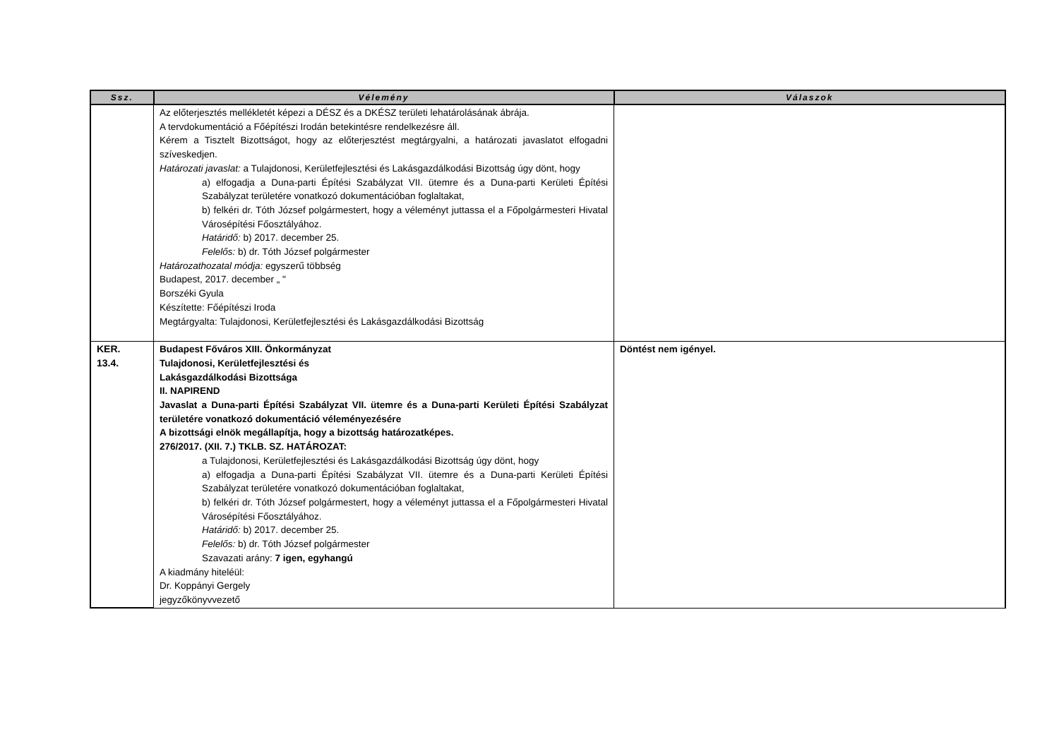| Ssz. | Vélemény | Válaszok |
| --- | --- | --- |
| | Az előterjesztés mellékletét képezi a DÉSZ és a DKÉSZ területi lehatárolásának ábrája. A tervdokumentáció a Főépítészi Irodán betekintésre rendelkezésre áll. Kérem a Tisztelt Bizottságot, hogy az előterjesztést megtárgyalni, a határozati javaslatot elfogadni szíveskedjen. Határozati javaslat: a Tulajdonosi, Kerületfejlesztési és Lakásgazdálkodási Bizottság úgy dönt, hogy a) elfogadja a Duna-parti Építési Szabályzat VII. ütemre és a Duna-parti Kerületi Építési Szabályzat területére vonatkozó dokumentációban foglaltakat, b) felkéri dr. Tóth József polgármestert, hogy a véleményt juttassa el a Főpolgármesteri Hivatal Városépítési Főosztályához. Határidő: b) 2017. december 25. Felelős: b) dr. Tóth József polgármester Határozathozatal módja: egyszerű többség Budapest, 2017. december „ " Borszéki Gyula Készítette: Főépítészi Iroda Megtárgyalta: Tulajdonosi, Kerületfejlesztési és Lakásgazdálkodási Bizottság | |
| KER. 13.4. | Budapest Főváros XIII. Önkormányzat Tulajdonosi, Kerületfejlesztési és Lakásgazdálkodási Bizottsága II. NAPIREND Javaslat a Duna-parti Építési Szabályzat VII. ütemre és a Duna-parti Kerületi Építési Szabályzat területére vonatkozó dokumentáció véleményezésére A bizottsági elnök megállapítja, hogy a bizottság határozatképes. 276/2017. (XII. 7.) TKLB. SZ. HATÁROZAT: a Tulajdonosi, Kerületfejlesztési és Lakásgazdálkodási Bizottság úgy dönt, hogy a) elfogadja a Duna-parti Építési Szabályzat VII. ütemre és a Duna-parti Kerületi Építési Szabályzat területére vonatkozó dokumentációban foglaltakat, b) felkéri dr. Tóth József polgármestert, hogy a véleményt juttassa el a Főpolgármesteri Hivatal Városépítési Főosztályához. Határidő: b) 2017. december 25. Felelős: b) dr. Tóth József polgármester Szavazati arány: 7 igen, egyhangú A kiadmány hiteléül: Dr. Koppányi Gergely jegyzőkönyvvezető | Döntést nem igényel. |